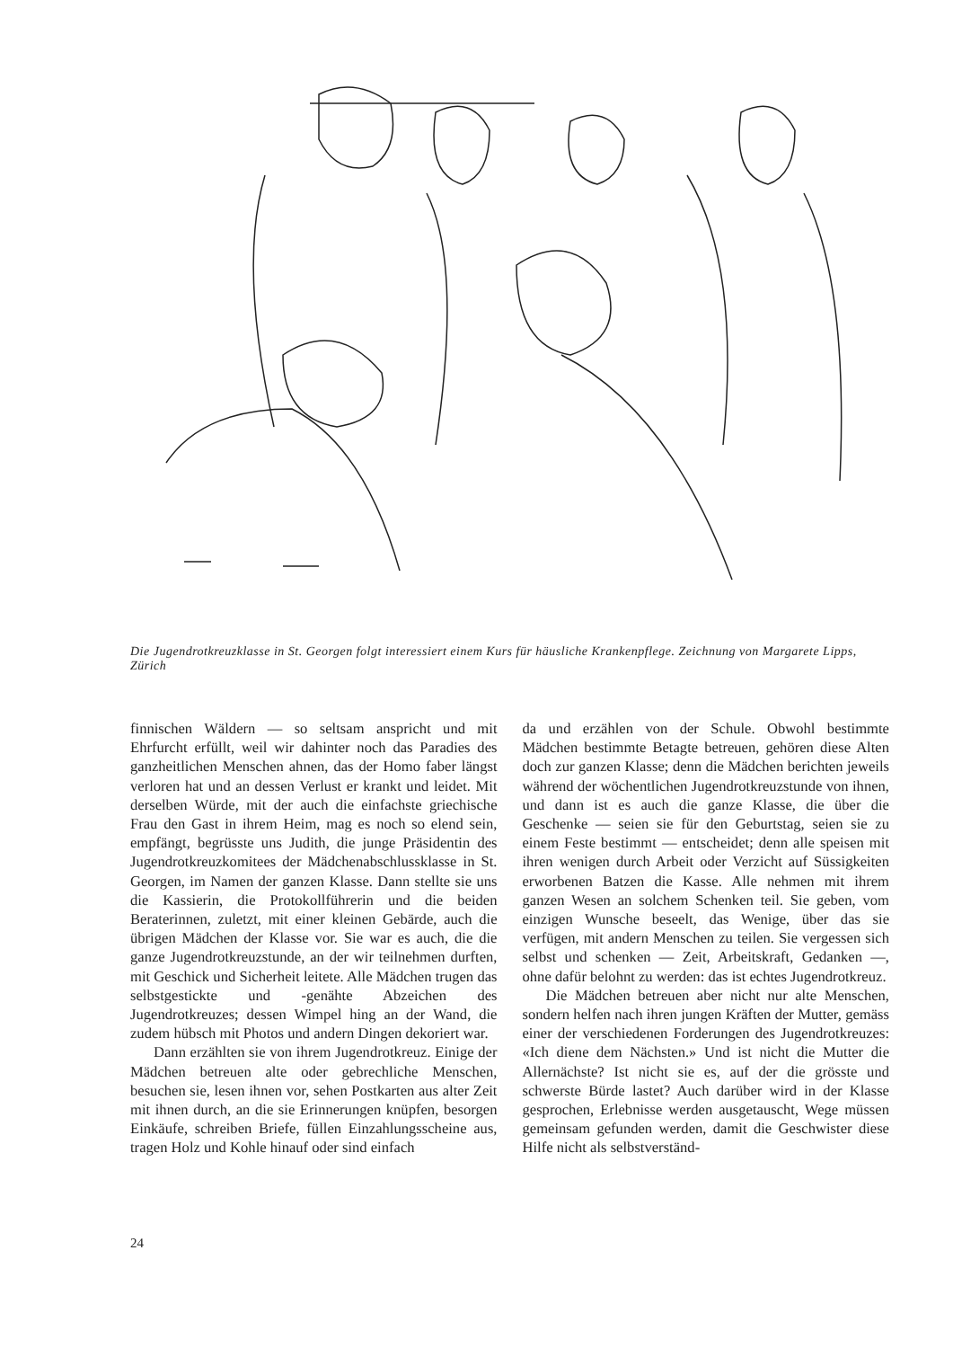Die Jugendrotkreuzklasse in St. Georgen folgt interessiert einem Kurs für häusliche Krankenpflege. Zeichnung von Margarete Lipps, Zürich
finnischen Wäldern — so seltsam anspricht und mit Ehrfurcht erfüllt, weil wir dahinter noch das Paradies des ganzheitlichen Menschen ahnen, das der Homo faber längst verloren hat und an dessen Verlust er krankt und leidet. Mit derselben Würde, mit der auch die einfachste griechische Frau den Gast in ihrem Heim, mag es noch so elend sein, empfängt, begrüsste uns Judith, die junge Präsidentin des Jugendrotkreuzkomitees der Mädchenabschlussklasse in St. Georgen, im Namen der ganzen Klasse. Dann stellte sie uns die Kassierin, die Protokollführerin und die beiden Beraterinnen, zuletzt, mit einer kleinen Gebärde, auch die übrigen Mädchen der Klasse vor. Sie war es auch, die die ganze Jugendrotkreuzstunde, an der wir teilnehmen durften, mit Geschick und Sicherheit leitete. Alle Mädchen trugen das selbstgestickte und -genähte Abzeichen des Jugendrotkreuzes; dessen Wimpel hing an der Wand, die zudem hübsch mit Photos und andern Dingen dekoriert war.
Dann erzählten sie von ihrem Jugendrotkreuz. Einige der Mädchen betreuen alte oder gebrechliche Menschen, besuchen sie, lesen ihnen vor, sehen Postkarten aus alter Zeit mit ihnen durch, an die sie Erinnerungen knüpfen, besorgen Einkäufe, schreiben Briefe, füllen Einzahlungsscheine aus, tragen Holz und Kohle hinauf oder sind einfach
da und erzählen von der Schule. Obwohl bestimmte Mädchen bestimmte Betagte betreuen, gehören diese Alten doch zur ganzen Klasse; denn die Mädchen berichten jeweils während der wöchentlichen Jugendrotkreuzstunde von ihnen, und dann ist es auch die ganze Klasse, die über die Geschenke — seien sie für den Geburtstag, seien sie zu einem Feste bestimmt — entscheidet; denn alle speisen mit ihren wenigen durch Arbeit oder Verzicht auf Süssigkeiten erworbenen Batzen die Kasse. Alle nehmen mit ihrem ganzen Wesen an solchem Schenken teil. Sie geben, vom einzigen Wunsche beseelt, das Wenige, über das sie verfügen, mit andern Menschen zu teilen. Sie vergessen sich selbst und schenken — Zeit, Arbeitskraft, Gedanken —, ohne dafür belohnt zu werden: das ist echtes Jugendrotkreuz.
Die Mädchen betreuen aber nicht nur alte Menschen, sondern helfen nach ihren jungen Kräften der Mutter, gemäss einer der verschiedenen Forderungen des Jugendrotkreuzes: «Ich diene dem Nächsten.» Und ist nicht die Mutter die Allernächste? Ist nicht sie es, auf der die grösste und schwerste Bürde lastet? Auch darüber wird in der Klasse gesprochen, Erlebnisse werden ausgetauscht, Wege müssen gemeinsam gefunden werden, damit die Geschwister diese Hilfe nicht als selbstverständ-
24